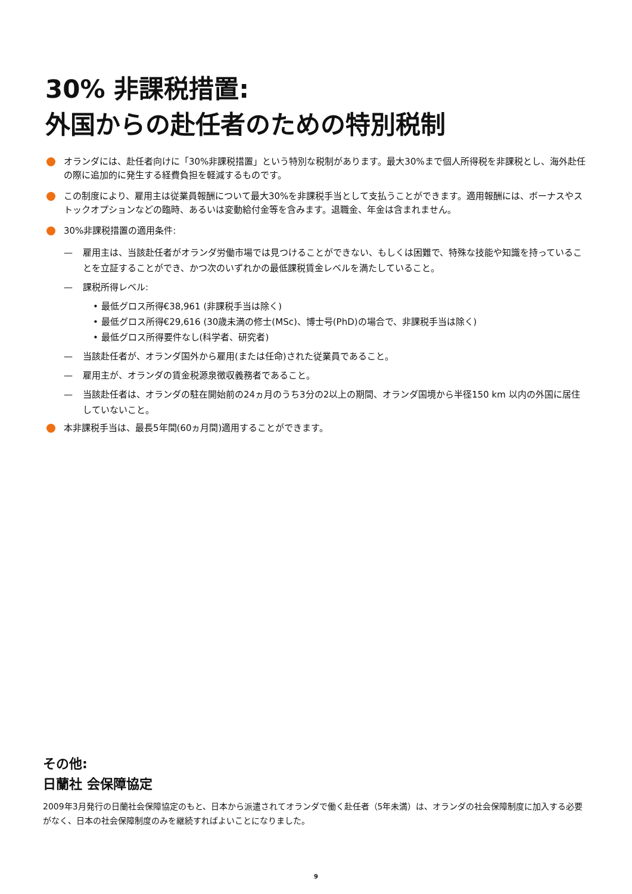30% 非課税措置:
外国からの赴任者のための特別税制
オランダには、赴任者向けに「30%非課税措置」という特別な税制があります。最大30%まで個人所得税を非課税とし、海外赴任の際に追加的に発生する経費負担を軽減するものです。
この制度により、雇用主は従業員報酬について最大30%を非課税手当として支払うことができます。適用報酬には、ボーナスやストックオプションなどの臨時、あるいは変動給付金等を含みます。退職金、年金は含まれません。
30%非課税措置の適用条件:
— 雇用主は、当該赴任者がオランダ労働市場では見つけることができない、もしくは困難で、特殊な技能や知識を持っていることを立証することができ、かつ次のいずれかの最低課税賃金レベルを満たしていること。
— 課税所得レベル:
• 最低グロス所得€38,961 (非課税手当は除く)
• 最低グロス所得€29,616 (30歳未満の修士(MSc)、博士号(PhD)の場合で、非課税手当は除く)
• 最低グロス所得要件なし(科学者、研究者)
— 当該赴任者が、オランダ国外から雇用(または任命)された従業員であること。
— 雇用主が、オランダの賃金税源泉徴収義務者であること。
— 当該赴任者は、オランダの駐在開始前の24ヵ月のうち3分の2以上の期間、オランダ国境から半径150 km 以内の外国に居住していないこと。
本非課税手当は、最長5年間(60ヵ月間)適用することができます。
その他:
日蘭社 会保障協定
2009年3月発行の日蘭社会保障協定のもと、日本から派遣されてオランダで働く赴任者（5年未満）は、オランダの社会保障制度に加入する必要がなく、日本の社会保障制度のみを継続すればよいことになりました。
9